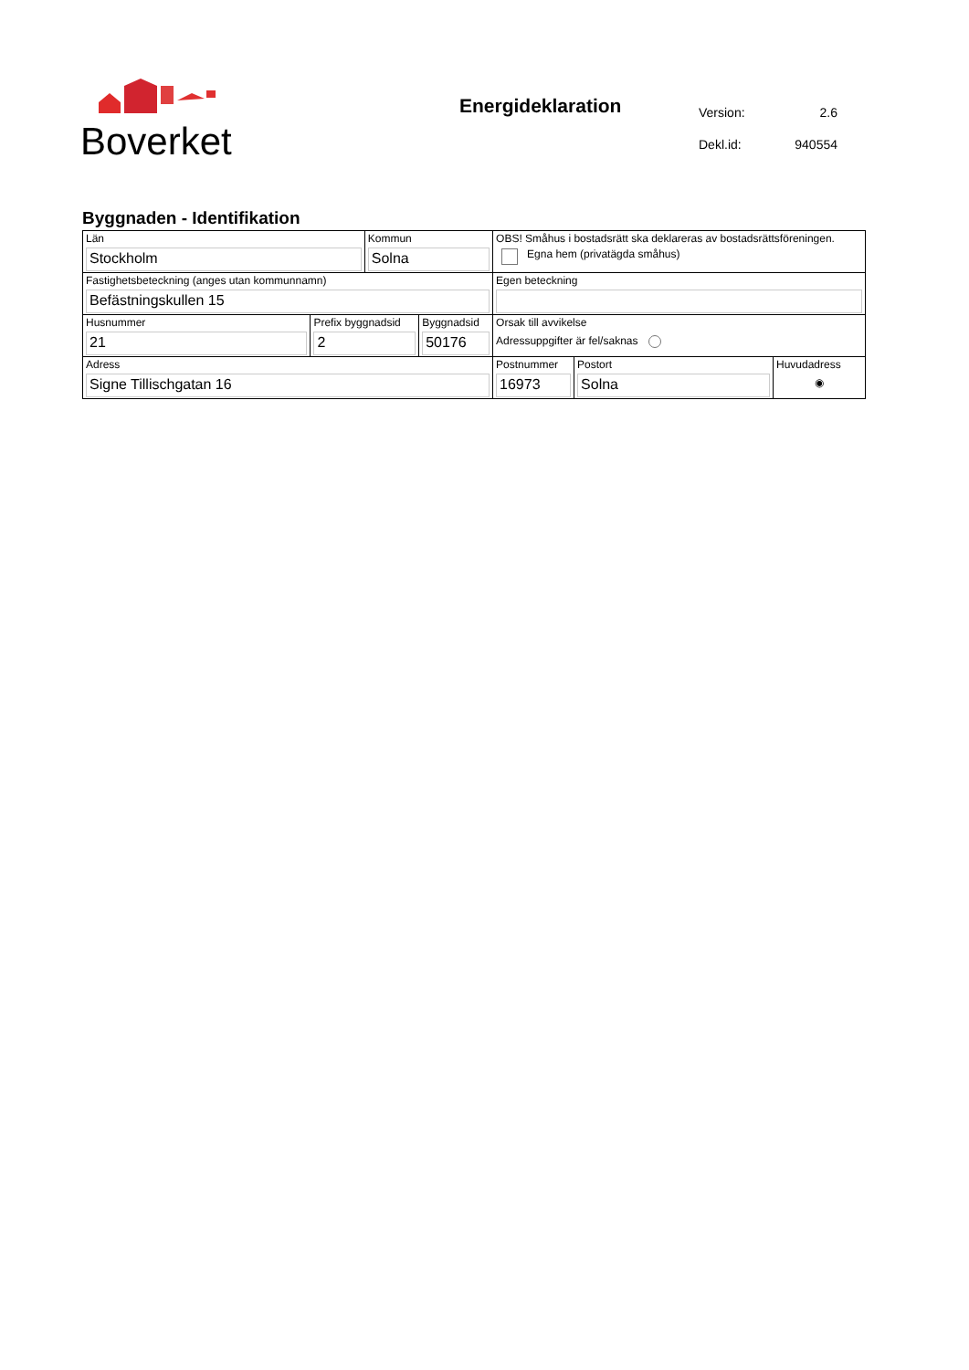Boverket
Energideklaration
| Version: | 2.6 |
| Dekl.id: | 940554 |
Byggnaden - Identifikation
| Län Stockholm | | Kommun Solna | | OBS! Småhus i bostadsrätt ska deklareras av bostadsrättsföreningen. Egna hem (privatägda småhus) | | |
| Fastighetsbeteckning (anges utan kommunnamn) Befästningskullen 15 | | | | Egen beteckning | | |
| Husnummer 21 | Prefix byggnadsid 2 | | Byggnadsid 50176 | Orsak till avvikelse Adressuppgifter är fel/saknas | | |
| Adress Signe Tillischgatan 16 | | | | Postnummer 16973 | Postort Solna | Huvudadress ◉ |